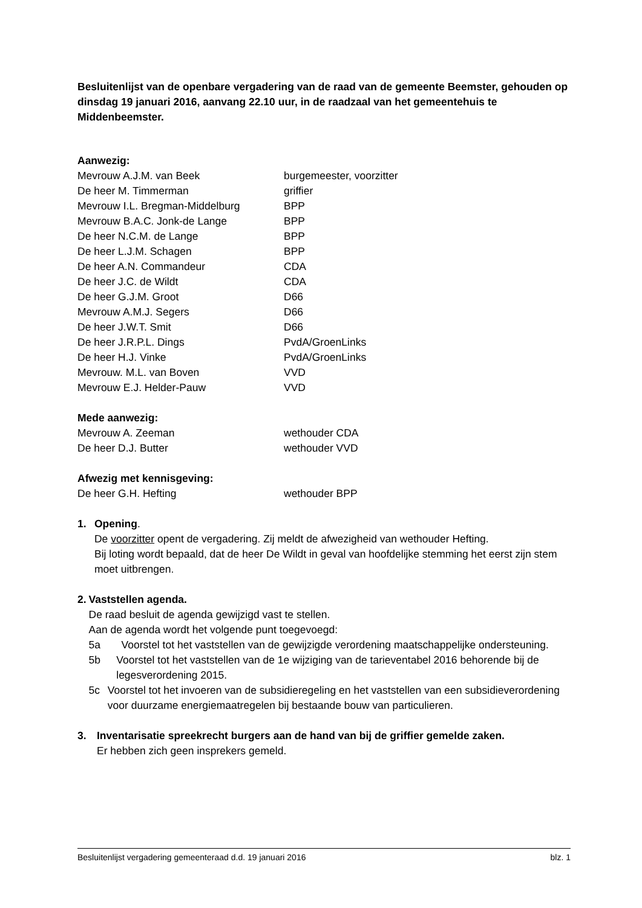Besluitenlijst van de openbare vergadering van de raad van de gemeente Beemster, gehouden op dinsdag 19 januari 2016, aanvang 22.10 uur, in de raadzaal van het gemeentehuis te Middenbeemster.
Aanwezig:
Mevrouw A.J.M. van Beek burgemeester, voorzitter
De heer M. Timmerman griffier
Mevrouw I.L. Bregman-Middelburg BPP
Mevrouw B.A.C. Jonk-de Lange BPP
De heer N.C.M. de Lange BPP
De heer L.J.M. Schagen BPP
De heer A.N. Commandeur CDA
De heer J.C. de Wildt CDA
De heer G.J.M. Groot D66
Mevrouw A.M.J. Segers D66
De heer J.W.T. Smit D66
De heer J.R.P.L. Dings PvdA/GroenLinks
De heer H.J. Vinke PvdA/GroenLinks
Mevrouw. M.L. van Boven VVD
Mevrouw E.J. Helder-Pauw VVD
Mede aanwezig:
Mevrouw A. Zeeman wethouder CDA
De heer D.J. Butter wethouder VVD
Afwezig met kennisgeving:
De heer G.H. Hefting wethouder BPP
1. Opening.
De voorzitter opent de vergadering. Zij meldt de afwezigheid van wethouder Hefting.
Bij loting wordt bepaald, dat de heer De Wildt in geval van hoofdelijke stemming het eerst zijn stem moet uitbrengen.
2. Vaststellen agenda.
De raad besluit de agenda gewijzigd vast te stellen.
Aan de agenda wordt het volgende punt toegevoegd:
5a Voorstel tot het vaststellen van de gewijzigde verordening maatschappelijke ondersteuning.
5b Voorstel tot het vaststellen van de 1e wijziging van de tarieventabel 2016 behorende bij de legesverordening 2015.
5c Voorstel tot het invoeren van de subsidieregeling en het vaststellen van een subsidieverordening voor duurzame energiemaatregelen bij bestaande bouw van particulieren.
3. Inventarisatie spreekrecht burgers aan de hand van bij de griffier gemelde zaken.
Er hebben zich geen insprekers gemeld.
Besluitenlijst vergadering gemeenteraad d.d. 19 januari 2016 blz. 1